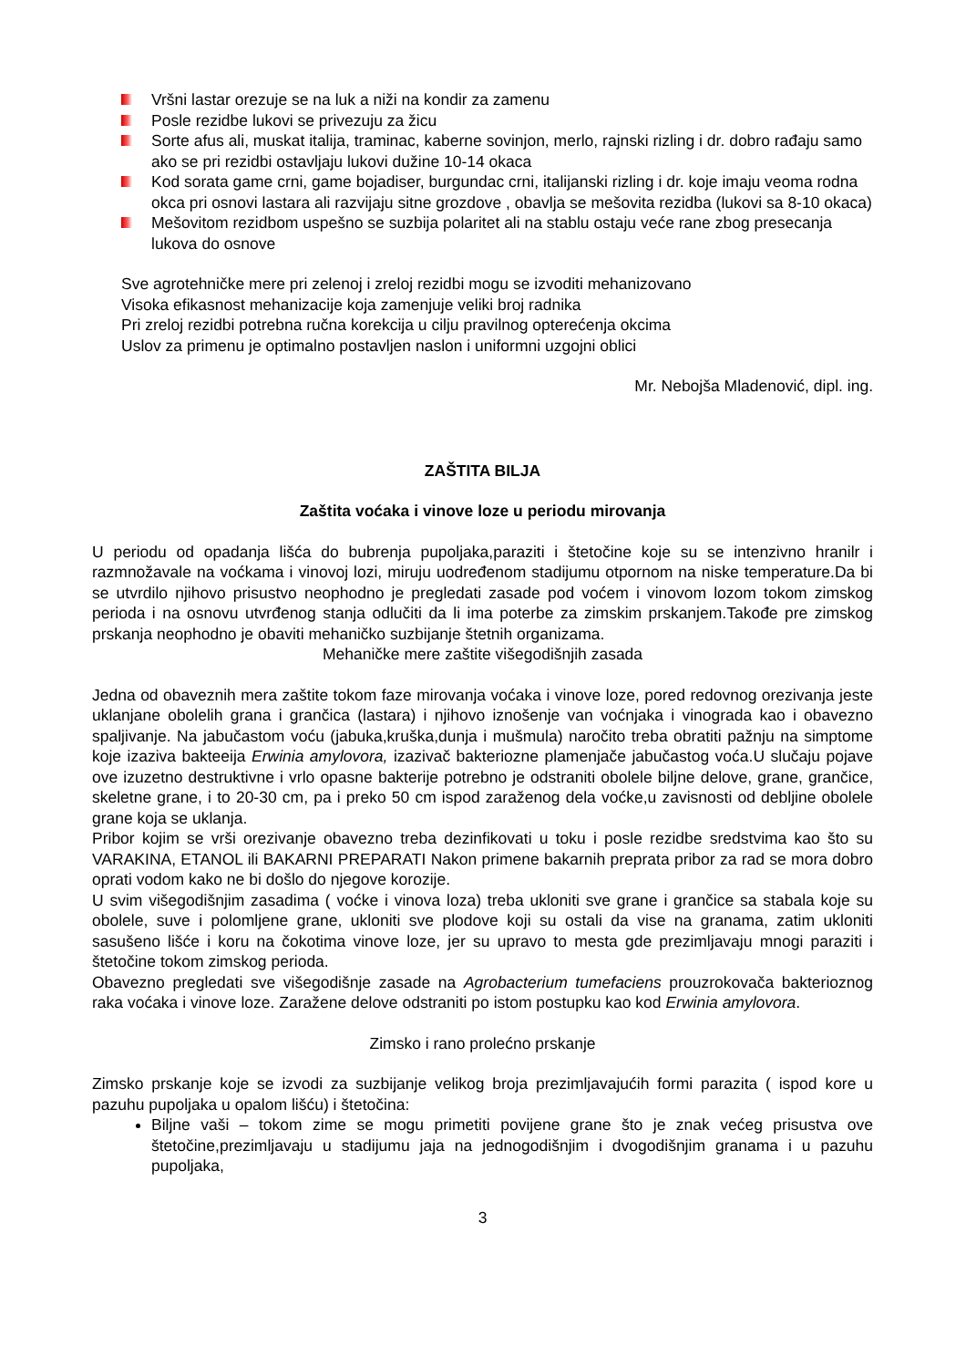Vršni lastar orezuje se na luk a niži na kondir za zamenu
Posle rezidbe lukovi se privezuju za žicu
Sorte afus ali, muskat italija, traminac, kaberne sovinjon, merlo, rajnski rizling i dr. dobro rađaju samo ako se pri rezidbi ostavljaju lukovi dužine 10-14 okaca
Kod sorata game crni, game bojadiser, burgundac crni, italijanski rizling i dr. koje imaju veoma rodna okca pri osnovi lastara ali razvijaju sitne grozdove , obavlja se mešovita rezidba (lukovi sa 8-10 okaca)
Mešovitom rezidbom uspešno se suzbija polaritet ali na stablu ostaju veće rane zbog presecanja lukova do osnove
Sve agrotehničke mere pri zelenoj i zreloj rezidbi mogu se izvoditi mehanizovano
Visoka efikasnost mehanizacije koja zamenjuje veliki broj radnika
Pri zreloj rezidbi potrebna ručna korekcija u cilju pravilnog opterećenja okcima
Uslov za primenu je optimalno postavljen naslon i uniformni uzgojni oblici
Mr. Nebojša Mladenović, dipl. ing.
ZAŠTITA BILJA
Zaštita voćaka i vinove loze u periodu mirovanja
U periodu od opadanja lišća do bubrenja pupoljaka,paraziti i štetočine koje su se intenzivno hranilr i razmnožavale na voćkama i vinovoj lozi, miruju uodređenom stadijumu otpornom na niske temperature.Da bi se utvrdilo njihovo prisustvo neophodno je pregledati zasade pod voćem i vinovom lozom tokom zimskog perioda i na osnovu utvrđenog stanja odlučiti da li ima poterbe za zimskim prskanjem.Takođe pre zimskog prskanja neophodno je obaviti mehaničko suzbijanje štetnih organizama.
Mehaničke mere zaštite višegodišnjih zasada
Jedna od obaveznih mera zaštite tokom faze mirovanja voćaka i vinove loze, pored redovnog orezivanja jeste uklanjane obolelih grana i grančica (lastara) i njihovo iznošenje van voćnjaka i vinograda kao i obavezno spaljivanje. Na jabučastom voću (jabuka,kruška,dunja i mušmula) naročito treba obratiti pažnju na simptome koje izaziva bakteeija Erwinia amylovora, izazivač bakteriozne plamenjače jabučastog voća.U slučaju pojave ove izuzetno destruktivne i vrlo opasne bakterije potrebno je odstraniti obolele biljne delove, grane, grančice, skeletne grane, i to 20-30 cm, pa i preko 50 cm ispod zaraženog dela voćke,u zavisnosti od debljine obolele grane koja se uklanja.
Pribor kojim se vrši orezivanje obavezno treba dezinfikovati u toku i posle rezidbe sredstvima kao što su VARAKINA, ETANOL ili BAKARNI PREPARATI Nakon primene bakarnih preprata pribor za rad se mora dobro oprati vodom kako ne bi došlo do njegove korozije.
U svim višegodišnjim zasadima ( voćke i vinova loza) treba ukloniti sve grane i grančice sa stabala koje su obolele, suve i polomljene grane, ukloniti sve plodove koji su ostali da vise na granama, zatim ukloniti sasušeno lišće i koru na čokotima vinove loze, jer su upravo to mesta gde prezimljavaju mnogi paraziti i štetočine tokom zimskog perioda.
Obavezno pregledati sve višegodišnje zasade na Agrobacterium tumefaciens prouzrokovača bakterioznog raka voćaka i vinove loze. Zaražene delove odstraniti po istom postupku kao kod Erwinia amylovora.
Zimsko i rano prolećno prskanje
Zimsko prskanje koje se izvodi za suzbijanje velikog broja prezimljavajućih formi parazita ( ispod kore u pazuhu pupoljaka u opalom lišću) i štetočina:
Biljne vaši – tokom zime se mogu primetiti povijene grane što je znak većeg prisustva ove štetočine,prezimljavaju u stadijumu jaja na jednogodišnjim i dvogodišnjim granama i u pazuhu pupoljaka,
3